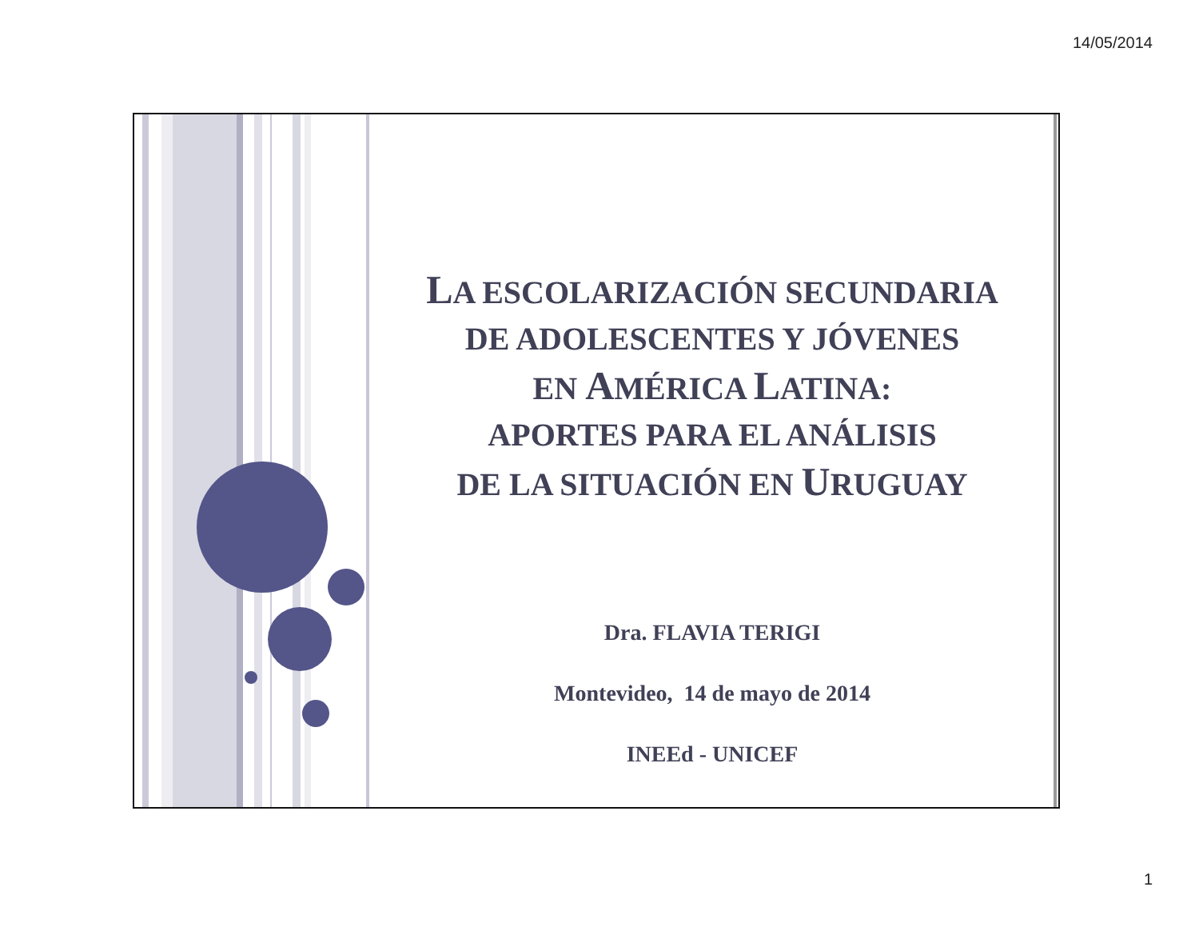14/05/2014
LA ESCOLARIZACIÓN SECUNDARIA
DE ADOLESCENTES Y JÓVENES
EN AMÉRICA LATINA:
APORTES PARA EL ANÁLISIS
DE LA SITUACIÓN EN URUGUAY
Dra. FLAVIA TERIGI
Montevideo, 14 de mayo de 2014
INEEd - UNICEF
1